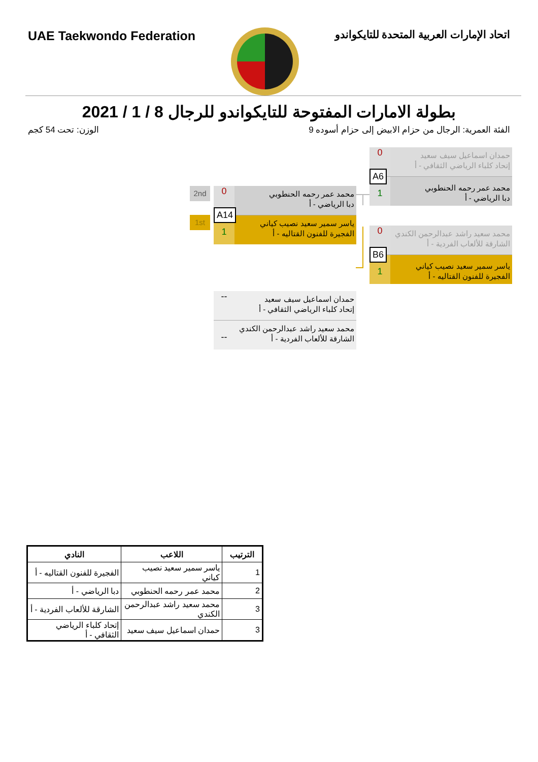UAE Taekwondo Federation
اتحاد الإمارات العربية المتحدة للتايكواندو
بطولة الامارات المفتوحة للتايكواندو للرجال 8 / 1 / 2021
الوزن: تحت 54 كجم الفئة العمرية: الرجال من حزام الابيض إلى حزام أسوده 9
حمدان اسماعيل سيف سعيد
إتحاد كلباء الرياضي الثقافي - أ
0
محمد عمر رحمه الحنطوبي
دبا الرياضي - أ
1
A6
محمد سعيد راشد عبدالرحمن الكندي
الشارقة للألعاب الفردية - أ
0
ياسر سمير سعيد نصيب كياني
الفجيرة للفنون القتاليه - أ
1
B6
2nd
1st
محمد عمر رحمه الحنطوبي
دبا الرياضي - أ
0
ياسر سمير سعيد نصيب كياني
الفجيرة للفنون القتاليه - أ
1
A14
حمدان اسماعيل سيف سعيد
إتحاد كلباء الرياضي الثقافي - أ
--
محمد سعيد راشد عبدالرحمن الكندي
الشارقة للألعاب الفردية - أ
--
| الترتيب | اللاعب | النادي |
| --- | --- | --- |
| 1 | ياسر سمير سعيد نصيب كياني | الفجيرة للفنون القتاليه - أ |
| 2 | محمد عمر رحمه الحنطوبي | دبا الرياضي - أ |
| 3 | محمد سعيد راشد عبدالرحمن الكندي | الشارقة للألعاب الفردية - أ |
| 3 | حمدان اسماعيل سيف سعيد | إتحاد كلباء الرياضي الثقافي - أ |